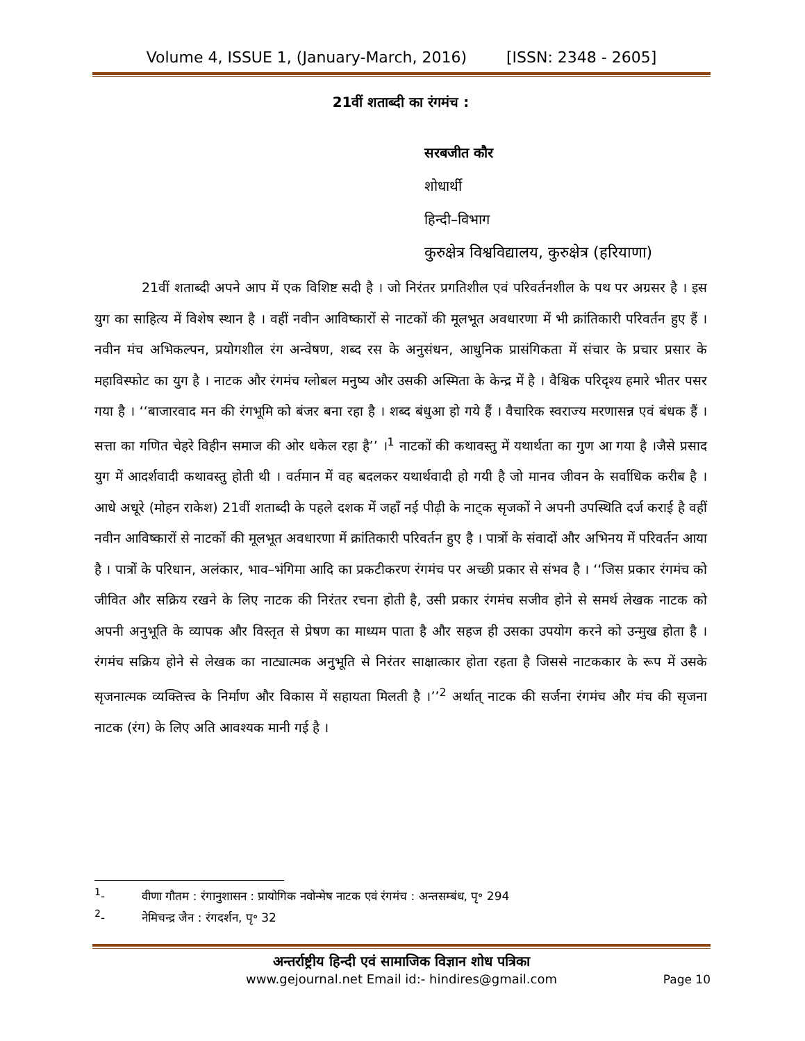Volume 4, ISSUE 1, (January-March, 2016) [ISSN: 2348 - 2605]
21वीं शताब्दी का रंगमंच :
सरबजीत कौर
शोधार्थी
हिन्दी–विभाग
कुरुक्षेत्र विश्वविद्यालय, कुरुक्षेत्र (हरियाणा)
21वीं शताब्दी अपने आप में एक विशिष्ट सदी है । जो निरंतर प्रगतिशील एवं परिवर्तनशील के पथ पर अग्रसर है । इस युग का साहित्य में विशेष स्थान है । वहीं नवीन आविष्कारों से नाटकों की मूलभूत अवधारणा में भी क्रांतिकारी परिवर्तन हुए हैं । नवीन मंच अभिकल्पन, प्रयोगशील रंग अन्वेषण, शब्द रस के अनुसंधन, आधुनिक प्रासंगिकता में संचार के प्रचार प्रसार के महाविस्फोट का युग है । नाटक और रंगमंच ग्लोबल मनुष्य और उसकी अस्मिता के केन्द्र में है । वैश्विक परिदृश्य हमारे भीतर पसर गया है । ‘‘बाजारवाद मन की रंगभूमि को बंजर बना रहा है । शब्द बंधुआ हो गये हैं । वैचारिक स्वराज्य मरणासन्न एवं बंधक हैं । सत्ता का गणित चेहरे विहीन समाज की ओर धकेल रहा है’’ ।<sup>1</sup> नाटकों की कथावस्तु में यथार्थता का गुण आ गया है ।जैसे प्रसाद युग में आदर्शवादी कथावस्तु होती थी । वर्तमान में वह बदलकर यथार्थवादी हो गयी है जो मानव जीवन के सर्वाधिक करीब है । आधे अधूरे (मोहन राकेश) 21वीं शताब्दी के पहले दशक में जहाँ नई पीढ़ी के नाट्क सृजकों ने अपनी उपस्थिति दर्ज कराई है वहीं नवीन आविष्कारों से नाटकों की मूलभूत अवधारणा में क्रांतिकारी परिवर्तन हुए है । पात्रों के संवादों और अभिनय में परिवर्तन आया है । पात्रों के परिधान, अलंकार, भाव–भंगिमा आदि का प्रकटीकरण रंगमंच पर अच्छी प्रकार से संभव है । ‘‘जिस प्रकार रंगमंच को जीवित और सक्रिय रखने के लिए नाटक की निरंतर रचना होती है, उसी प्रकार रंगमंच सजीव होने से समर्थ लेखक नाटक को अपनी अनुभूति के व्यापक और विस्तृत से प्रेषण का माध्यम पाता है और सहज ही उसका उपयोग करने को उन्मुख होता है । रंगमंच सक्रिय होने से लेखक का नाट्यात्मक अनुभूति से निरंतर साक्षात्कार होता रहता है जिससे नाटककार के रूप में उसके सृजनात्मक व्यक्तित्त्व के निर्माण और विकास में सहायता मिलती है ।’’<sup>2</sup> अर्थात् नाटक की सर्जना रंगमंच और मंच की सृजना नाटक (रंग) के लिए अति आवश्यक मानी गई है ।
<sup>1</sup>- वीणा गौतम : रंगानुशासन : प्रायोगिक नवोन्मेष नाटक एवं रंगमंच : अन्तसम्बंध, पृ॰ 294
<sup>2</sup>- नेमिचन्द्र जैन : रंगदर्शन, पृ॰ 32
अन्तर्राष्ट्रीय हिन्दी एवं सामाजिक विज्ञान शोध पत्रिका
www.gejournal.net Email id:- hindires@gmail.com
Page 10